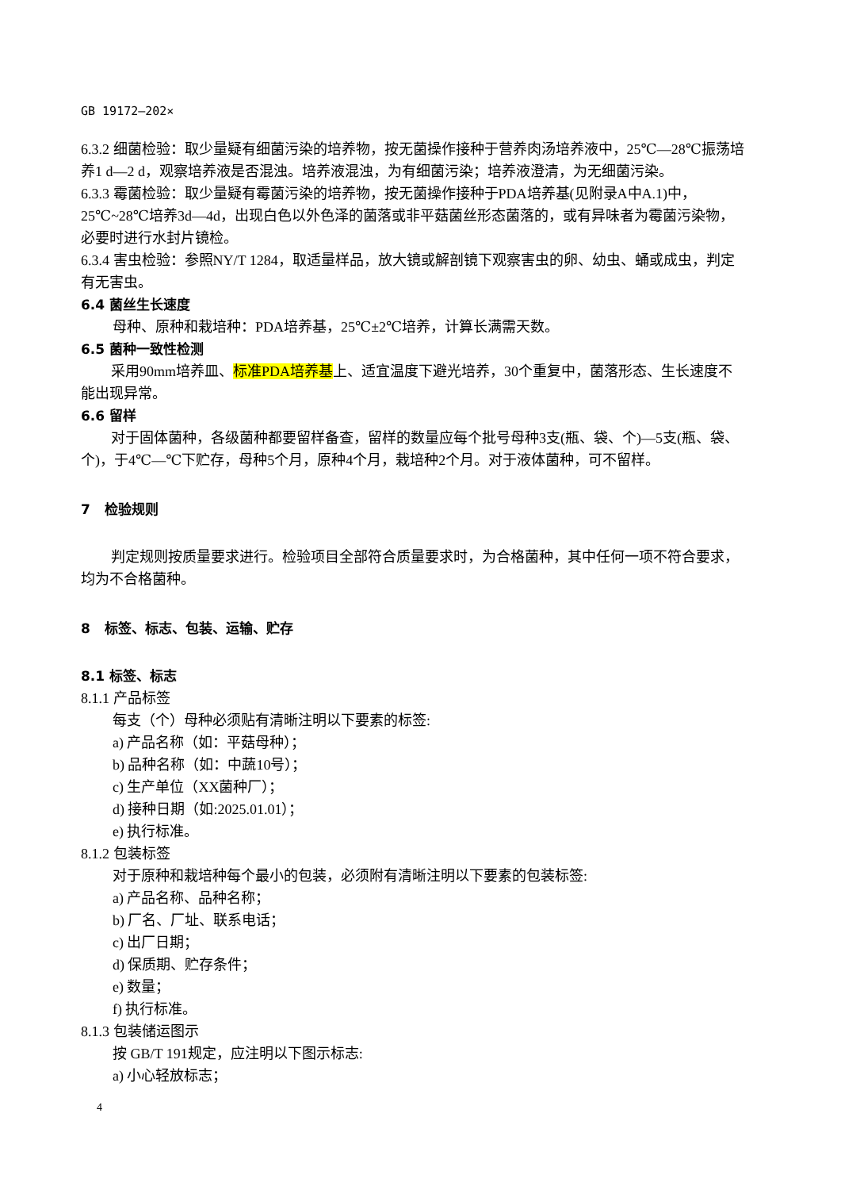GB 19172—202×
6.3.2 细菌检验：取少量疑有细菌污染的培养物，按无菌操作接种于营养肉汤培养液中，25℃—28℃振荡培养1 d—2 d，观察培养液是否混浊。培养液混浊，为有细菌污染；培养液澄清，为无细菌污染。
6.3.3 霉菌检验：取少量疑有霉菌污染的培养物，按无菌操作接种于PDA培养基(见附录A中A.1)中，25℃~28℃培养3d—4d，出现白色以外色泽的菌落或非平菇菌丝形态菌落的，或有异味者为霉菌污染物，必要时进行水封片镜检。
6.3.4 害虫检验：参照NY/T 1284，取适量样品，放大镜或解剖镜下观察害虫的卵、幼虫、蛹或成虫，判定有无害虫。
6.4 菌丝生长速度
母种、原种和栽培种：PDA培养基，25℃±2℃培养，计算长满需天数。
6.5 菌种一致性检测
采用90mm培养皿、标准PDA培养基上、适宜温度下避光培养，30个重复中，菌落形态、生长速度不能出现异常。
6.6 留样
对于固体菌种，各级菌种都要留样备查，留样的数量应每个批号母种3支(瓶、袋、个)—5支(瓶、袋、个)，于4℃—℃下贮存，母种5个月，原种4个月，栽培种2个月。对于液体菌种，可不留样。
7 检验规则
判定规则按质量要求进行。检验项目全部符合质量要求时，为合格菌种，其中任何一项不符合要求，均为不合格菌种。
8 标签、标志、包装、运输、贮存
8.1 标签、标志
8.1.1 产品标签
每支（个）母种必须贴有清晰注明以下要素的标签:
a) 产品名称（如：平菇母种）；
b) 品种名称（如：中蔬10号）；
c) 生产单位（XX菌种厂）；
d) 接种日期（如:2025.01.01）；
e) 执行标准。
8.1.2 包装标签
对于原种和栽培种每个最小的包装，必须附有清晰注明以下要素的包装标签:
a) 产品名称、品种名称；
b) 厂名、厂址、联系电话；
c) 出厂日期；
d) 保质期、贮存条件；
e) 数量；
f) 执行标准。
8.1.3 包装储运图示
按 GB/T 191规定，应注明以下图示标志:
a) 小心轻放标志；
4